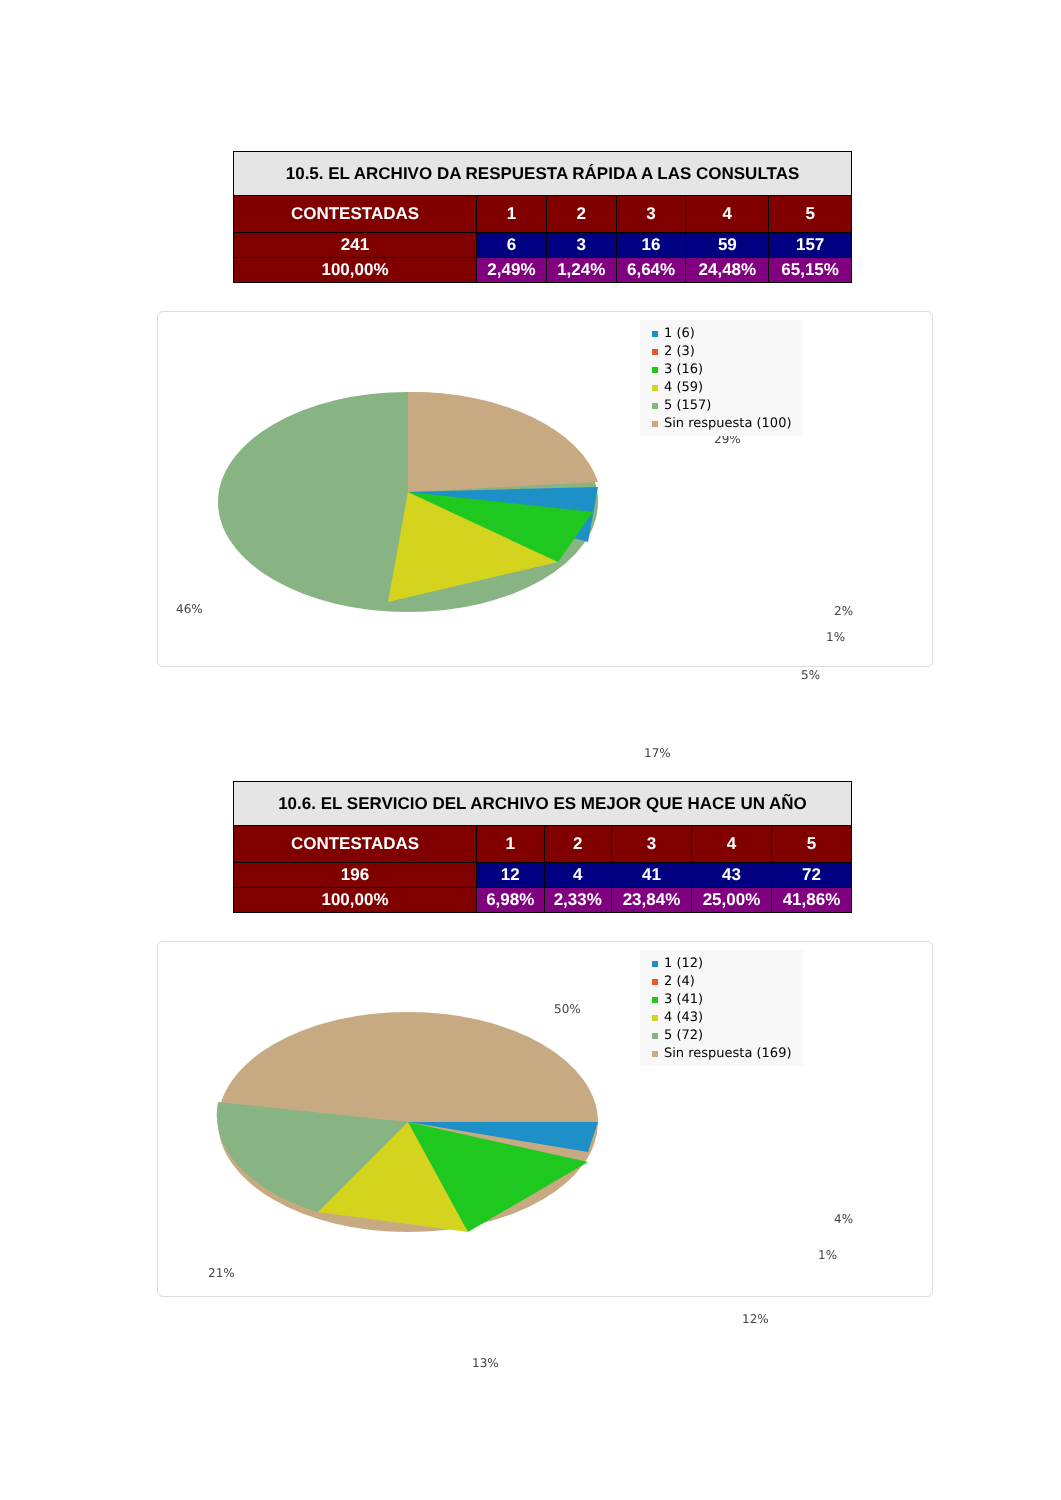| 10.5. EL ARCHIVO DA RESPUESTA RÁPIDA A LAS CONSULTAS | | | | | |
| --- | --- | --- | --- | --- | --- |
| CONTESTADAS | 1 | 2 | 3 | 4 | 5 |
| 241 | 6 | 3 | 16 | 59 | 157 |
| 100,00% | 2,49% | 1,24% | 6,64% | 24,48% | 65,15% |
29%
46% 2%
1%
5%
17%
1 (6)
2 (3)
3 (16)
4 (59)
5 (157)
Sin respuesta (100)
| 10.6. EL SERVICIO DEL ARCHIVO ES MEJOR QUE HACE UN AÑO | | | | | |
| --- | --- | --- | --- | --- | --- |
| CONTESTADAS | 1 | 2 | 3 | 4 | 5 |
| 196 | 12 | 4 | 41 | 43 | 72 |
| 100,00% | 6,98% | 2,33% | 23,84% | 25,00% | 41,86% |
50%
21%
4%
1%
12%
13%
1 (12)
2 (4)
3 (41)
4 (43)
5 (72)
Sin respuesta (169)